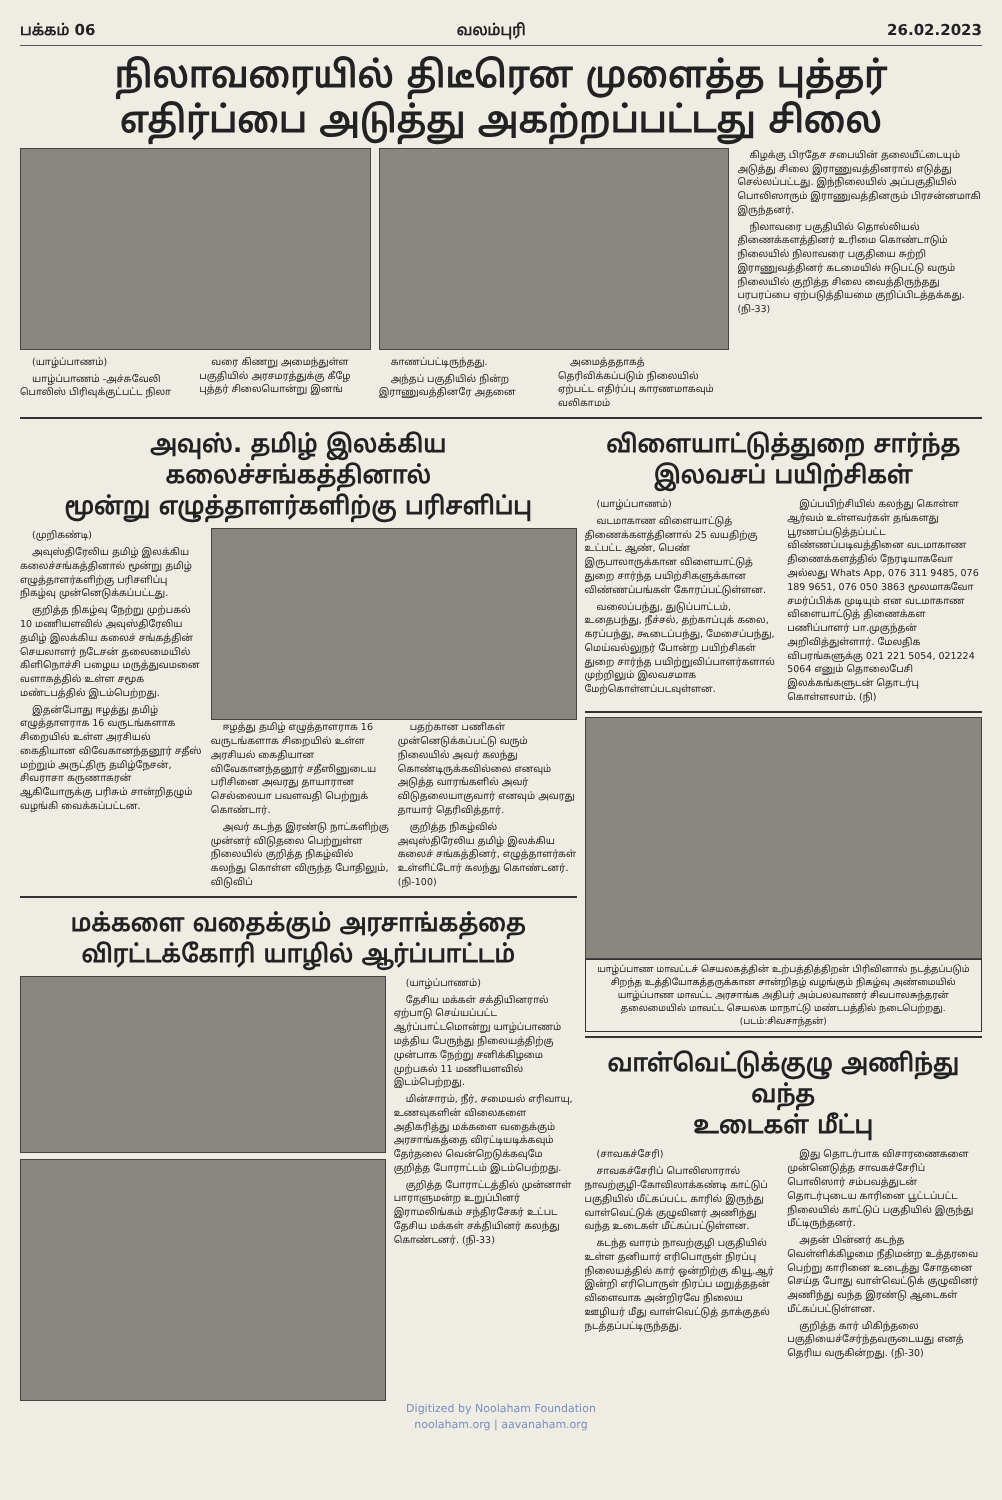பக்கம் 06 வலம்புரி 26.02.2023
நிலாவரையில் திடீரென முளைத்த புத்தர்
எதிர்ப்பை அடுத்து அகற்றப்பட்டது சிலை
(யாழ்ப்பாணம்)
யாழ்ப்பாணம் -அச்சுவேலி பொலிஸ் பிரிவுக்குட்பட்ட நிலா
வரை கிணறு அமைந்துள்ள பகுதியில் அரசமரத்துக்கு கீழே புத்தர் சிலையொன்று இனங்
காணப்பட்டிருந்தது.
அந்தப் பகுதியில் நின்ற இராணுவத்தினரே அதனை
அமைத்ததாகத் தெரிவிக்கப்படும் நிலையில் ஏற்பட்ட எதிர்ப்பு காரணமாகவும் வலிகாமம்
கிழக்கு பிரதேச சபையின் தலையீட்டையும் அடுத்து சிலை இராணுவத்தினரால் எடுத்து செல்லப்பட்டது. இந்நிலையில் அப்பகுதியில் பொலிஸாரும் இராணுவத்தினரும் பிரசன்னமாகி இருந்தனர்.
நிலாவரை பகுதியில் தொல்லியல் திணைக்களத்தினர் உரிமை கொண்டாடும் நிலையில் நிலாவரை பகுதியை சுற்றி இராணுவத்தினர் கடமையில் ஈடுபட்டு வரும் நிலையில் குறித்த சிலை வைத்திருந்தது பரபரப்பை ஏற்படுத்தியமை குறிப்பிடத்தக்கது. (நி-33)
அவுஸ். தமிழ் இலக்கிய கலைச்சங்கத்தினால்
மூன்று எழுத்தாளர்களிற்கு பரிசளிப்பு
(முறிகண்டி)
அவுஸ்திரேலிய தமிழ் இலக்கிய கலைச்சங்கத்தினால் மூன்று தமிழ் எழுத்தாளர்களிற்கு பரிசளிப்பு நிகழ்வு முன்னெடுக்கப்பட்டது.
குறித்த நிகழ்வு நேற்று முற்பகல் 10 மணியளவில் அவுஸ்திரேலிய தமிழ் இலக்கிய கலைச் சங்கத்தின் செயலாளர் நடேசன் தலைமையில் கிளிநொச்சி பழைய மருத்துவமனை வளாகத்தில் உள்ள சமூக மண்டபத்தில் இடம்பெற்றது.
இதன்போது ஈழத்து தமிழ் எழுத்தாளராக 16 வருடங்களாக சிறையில் உள்ள அரசியல் கைதியான விவேகானந்தனூர் சதீஸ் மற்றும் அருட்திரு தமிழ்நேசன், சிவராசா கருணாகரன் ஆகியோருக்கு பரிசும் சான்றிதழும் வழங்கி வைக்கப்பட்டன.
ஈழத்து தமிழ் எழுத்தாளராக 16 வருடங்களாக சிறையில் உள்ள அரசியல் கைதியான விவேகானந்தனூர் சதீஸினுடைய பரிசினை அவரது தாயாரான செல்லையா பவளவதி பெற்றுக் கொண்டார்.
அவர் கடந்த இரண்டு நாட்களிற்கு முன்னர் விடுதலை பெற்றுள்ள நிலையில் குறித்த நிகழ்வில் கலந்து கொள்ள விருந்த போதிலும், விடுவிப்
பதற்கான பணிகள் முன்னெடுக்கப்பட்டு வரும் நிலையில் அவர் கலந்து கொண்டிருக்கவில்லை எனவும் அடுத்த வாரங்களில் அவர் விடுதலையாகுவார் எனவும் அவரது தாயார் தெரிவித்தார்.
குறித்த நிகழ்வில் அவுஸ்திரேலிய தமிழ் இலக்கிய கலைச் சங்கத்தினர், எழுத்தாளர்கள் உள்ளிட்டோர் கலந்து கொண்டனர். (நி-100)
மக்களை வதைக்கும் அரசாங்கத்தை
விரட்டக்கோரி யாழில் ஆர்ப்பாட்டம்
(யாழ்ப்பாணம்)
தேசிய மக்கள் சக்தியினரால் ஏற்பாடு செய்யப்பட்ட ஆர்ப்பாட்டமொன்று யாழ்ப்பாணம் மத்திய பேருந்து நிலையத்திற்கு முன்பாக நேற்று சனிக்கிழமை முற்பகல் 11 மணியளவில் இடம்பெற்றது.
மின்சாரம், நீர், சமையல் எரிவாயு, உணவுகளின் விலைகளை அதிகரித்து மக்களை வதைக்கும் அரசாங்கத்தை விரட்டியடிக்கவும் தேர்தலை வென்றெடுக்கவுமே குறித்த போராட்டம் இடம்பெற்றது.
குறித்த போராட்டத்தில் முன்னாள் பாராளுமன்ற உறுப்பினர் இராமலிங்கம் சந்திரசேகர் உட்பட தேசிய மக்கள் சக்தியினர் கலந்து கொண்டனர். (நி-33)
விளையாட்டுத்துறை சார்ந்த
இலவசப் பயிற்சிகள்
(யாழ்ப்பாணம்)
வடமாகாண விளையாட்டுத் திணைக்களத்தினால் 25 வயதிற்கு உட்பட்ட ஆண், பெண் இருபாலாருக்கான விளையாட்டுத் துறை சார்ந்த பயிற்சிகளுக்கான விண்ணப்பங்கள் கோரப்பட்டுள்ளன.
வலைப்பந்து, துடுப்பாட்டம், உதைபந்து, நீச்சல், தற்காப்புக் கலை, கரப்பந்து, கூடைப்பந்து, மேசைப்பந்து, மெய்வல்லுநர் போன்ற பயிற்சிகள் துறை சார்ந்த பயிற்றுவிப்பாளர்களால் முற்றிலும் இலவசமாக மேற்கொள்ளப்படவுள்ளன.
இப்பயிற்சியில் கலந்து கொள்ள ஆர்வம் உள்ளவர்கள் தங்களது பூரணப்படுத்தப்பட்ட விண்ணப்படிவத்தினை வடமாகாண திணைக்களத்தில் நேரடியாகவோ அல்லது Whats App, 076 311 9485, 076 189 9651, 076 050 3863 மூலமாகவோ சமர்ப்பிக்க முடியும் என வடமாகாண விளையாட்டுத் திணைக்கள பணிப்பாளர் பா.முகுந்தன் அறிவித்துள்ளார். மேலதிக விபரங்களுக்கு 021 221 5054, 021224 5064 எனும் தொலைபேசி இலக்கங்களுடன் தொடர்பு கொள்ளலாம். (நி)
யாழ்ப்பாண மாவட்டச் செயலகத்தின் உற்பத்தித்திறன் பிரிவினால் நடத்தப்படும் சிறந்த உத்தியோகத்தருக்கான சான்றிதழ் வழங்கும் நிகழ்வு அண்மையில் யாழ்ப்பாண மாவட்ட அரசாங்க அதிபர் அம்பலவாணர் சிவபாலசுந்தரன் தலைமையில் மாவட்ட செயலக மாநாட்டு மண்டபத்தில் நடைபெற்றது. (படம்:சிவசாந்தன்)
வாள்வெட்டுக்குழு அணிந்து வந்த
உடைகள் மீட்பு
(சாவகச்சேரி)
சாவகச்சேரிப் பொலிஸாரால் நாவற்குழி-கோவிலாக்கண்டி காட்டுப் பகுதியில் மீட்கப்பட்ட காரில் இருந்து வாள்வெட்டுக் குழுவினர் அணிந்து வந்த உடைகள் மீட்கப்பட்டுள்ளன.
கடந்த வாரம் நாவற்குழி பகுதியில் உள்ள தனியார் எரிபொருள் நிரப்பு நிலையத்தில் கார் ஒன்றிற்கு கியூ.ஆர் இன்றி எரிபொருள் நிரப்ப மறுத்ததன் விளைவாக அன்றிரவே நிலைய ஊழியர் மீது வாள்வெட்டுத் தாக்குதல் நடத்தப்பட்டிருந்தது.
இது தொடர்பாக விசாரணைகளை முன்னெடுத்த சாவகச்சேரிப் பொலிஸார் சம்பவத்துடன் தொடர்புடைய காரினை பூட்டப்பட்ட நிலையில் காட்டுப் பகுதியில் இருந்து மீட்டிருந்தனர்.
அதன் பின்னர் கடந்த வெள்ளிக்கிழமை நீதிமன்ற உத்தரவை பெற்று காரினை உடைத்து சோதனை செய்த போது வாள்வெட்டுக் குழுவினர் அணிந்து வந்த இரண்டு ஆடைகள் மீட்கப்பட்டுள்ளன.
குறித்த கார் மிகிந்தலை பகுதியைச்சேர்ந்தவருடையது எனத் தெரிய வருகின்றது. (நி-30)
Digitized by Noolaham Foundation
noolaham.org | aavanaham.org